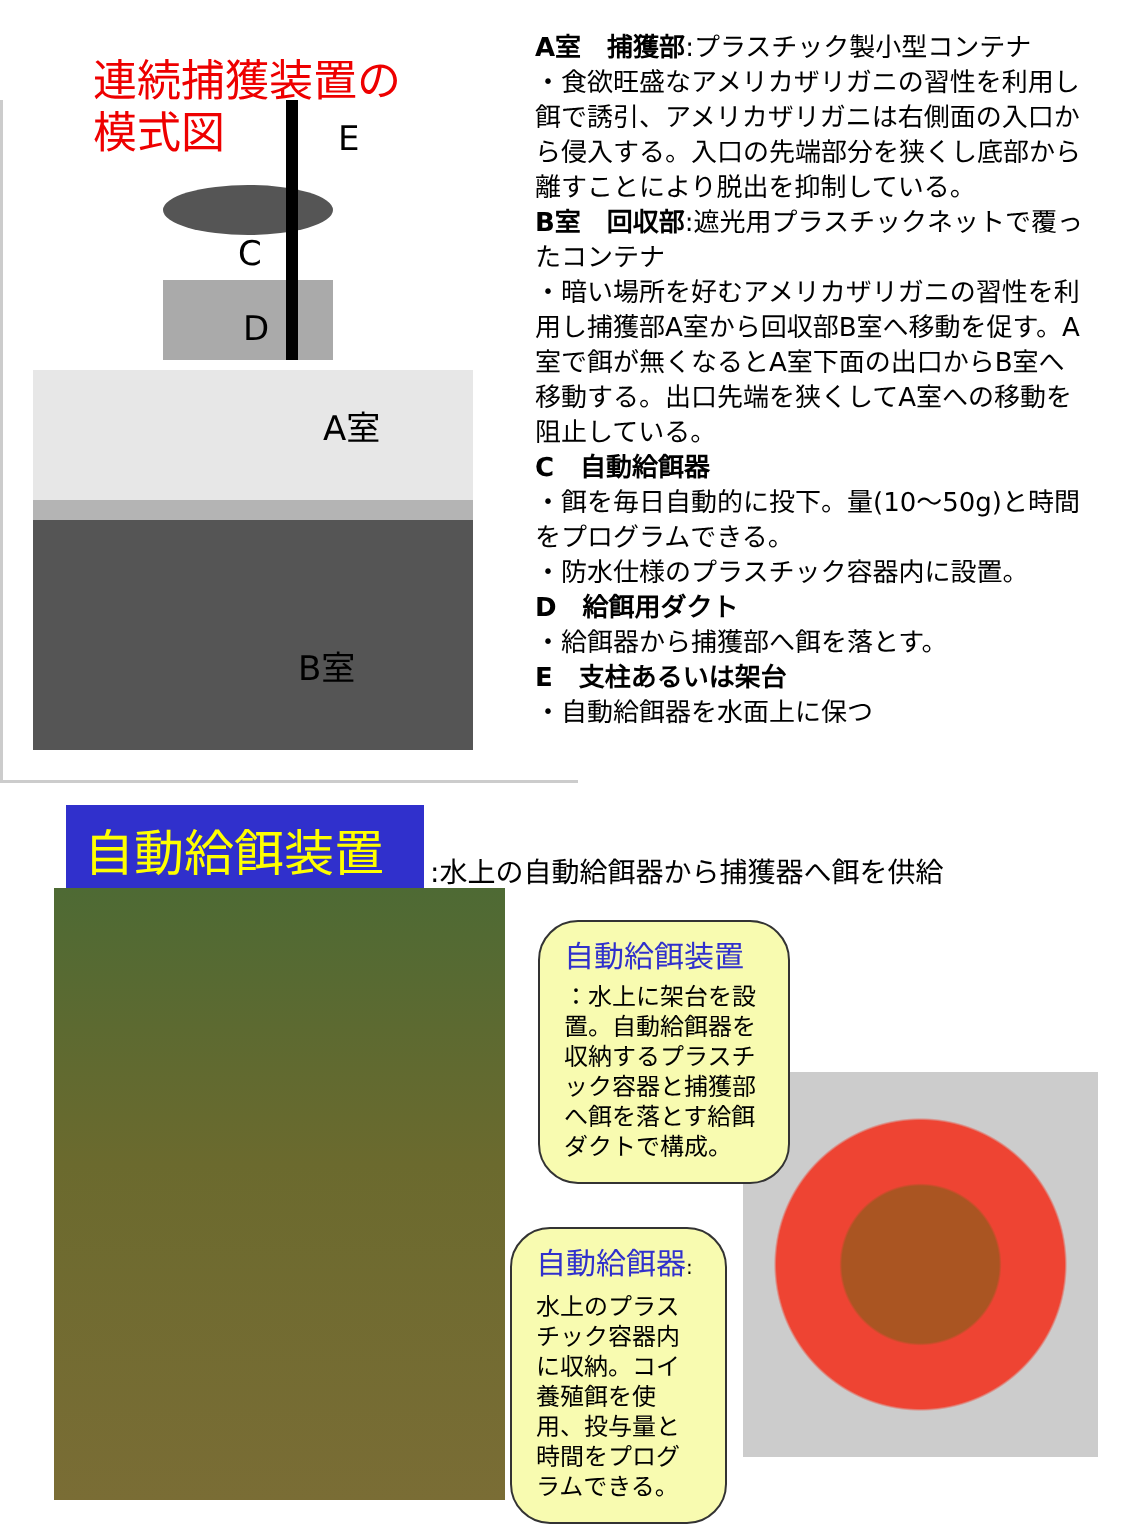連続捕獲装置の
模式図
E
C
D
A室
B室
A室　捕獲部:プラスチック製小型コンテナ
・食欲旺盛なアメリカザリガニの習性を利用し餌で誘引、アメリカザリガニは右側面の入口から侵入する。入口の先端部分を狭くし底部から離すことにより脱出を抑制している。
B室　回収部:遮光用プラスチックネットで覆ったコンテナ
・暗い場所を好むアメリカザリガニの習性を利用し捕獲部A室から回収部B室へ移動を促す。A室で餌が無くなるとA室下面の出口からB室へ移動する。出口先端を狭くしてA室への移動を阻止している。
C　自動給餌器
・餌を毎日自動的に投下。量(10～50g)と時間をプログラムできる。
・防水仕様のプラスチック容器内に設置。
D　給餌用ダクト
・給餌器から捕獲部へ餌を落とす。
E　支柱あるいは架台
・自動給餌器を水面上に保つ
自動給餌装置
:水上の自動給餌器から捕獲器へ餌を供給
自動給餌装置
：水上に架台を設置。自動給餌器を収納するプラスチック容器と捕獲部へ餌を落とす給餌ダクトで構成。
自動給餌器:
水上のプラスチック容器内に収納。コイ養殖餌を使用、投与量と時間をプログラムできる。